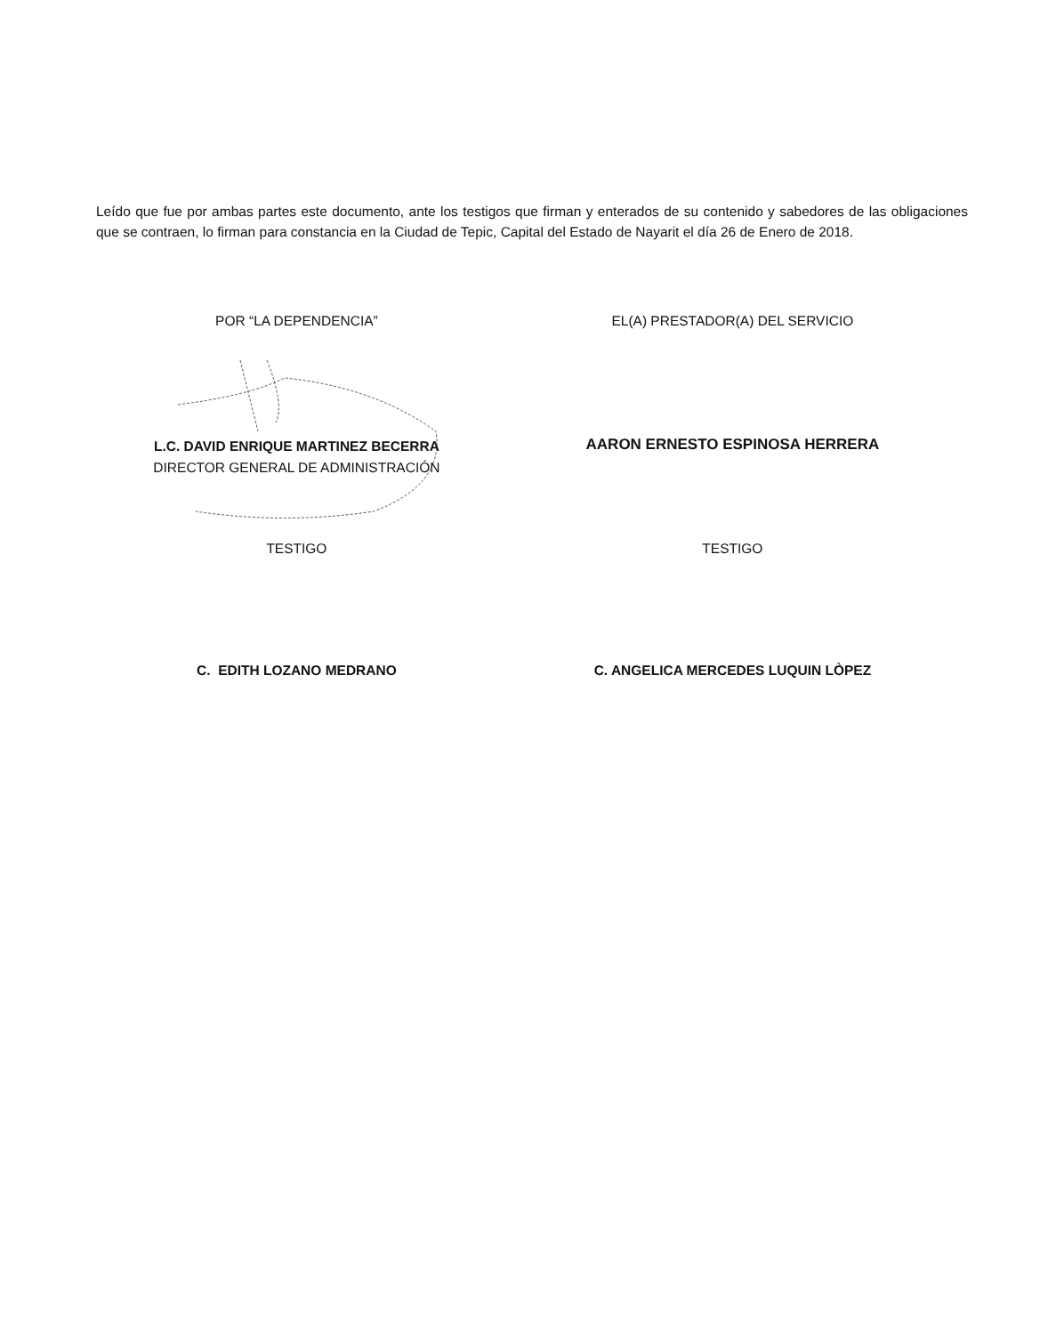Leído que fue por ambas partes este documento, ante los testigos que firman y enterados de su contenido y sabedores de las obligaciones que se contraen, lo firman para constancia en la Ciudad de Tepic, Capital del Estado de Nayarit el día 26 de Enero de 2018.
POR “LA DEPENDENCIA” EL(A) PRESTADOR(A) DEL SERVICIO
L.C. DAVID ENRIQUE MARTINEZ BECERRA
DIRECTOR GENERAL DE ADMINISTRACIÓN
AARON ERNESTO ESPINOSA HERRERA
TESTIGO TESTIGO
C. EDITH LOZANO MEDRANO C. ANGELICA MERCEDES LUQUIN LÒPEZ